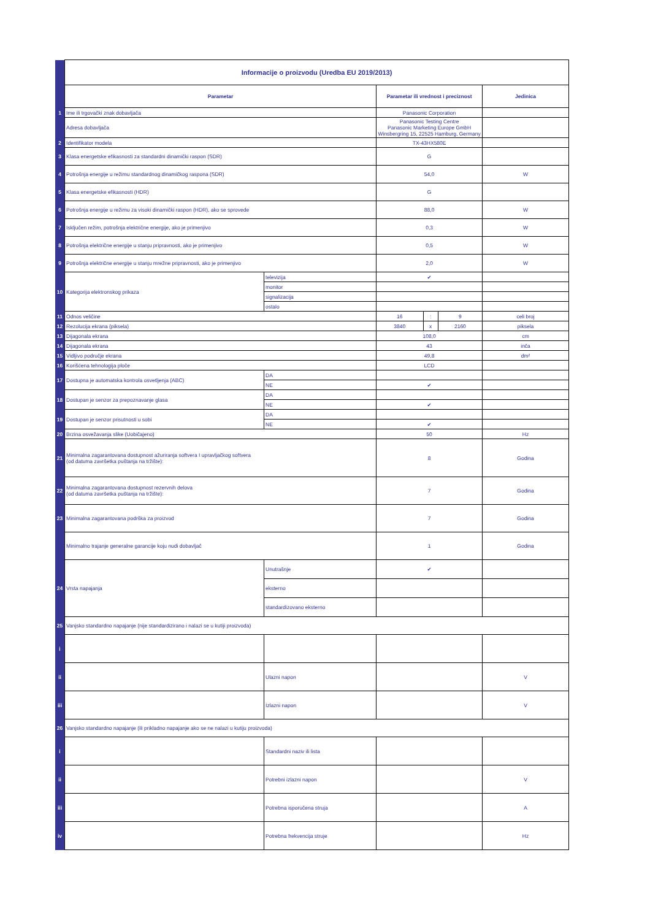| | Informacije o proizvodu (Uredba EU 2019/2013) | | | | | |
| | Parametar | | Parametar ili vrednost i preciznost | | | Jedinica |
| 1 | Ime ili trgovački znak dobavljača | | Panasonic Corporation | | | |
| | Adresa dobavljača | | Panasonic Testing Centre Panasonic Marketing Europe GmbH Winsbergring 15, 22525 Hamburg, Germany | | | |
| 2 | Identifikator modela | | TX-43HX580E | | | |
| 3 | Klasa energetske efikasnosti za standardni dinamički raspon (SDR) | | G | | | |
| 4 | Potrošnja energije u režimu standardnog dinamičkog raspona (SDR) | | 54,0 | | | W |
| 5 | Klasa energetske efikasnosti (HDR) | | G | | | |
| 6 | Potrošnja energije u režimu za visoki dinamički raspon (HDR), ako se sprovede | | 88,0 | | | W |
| 7 | Isključen režim, potrošnja električne energije, ako je primenjivo | | 0,3 | | | W |
| 8 | Potrošnja električne energije u stanju pripravnosti, ako je primenjivo | | 0,5 | | | W |
| 9 | Potrošnja električne energije u stanju mrežne pripravnosti, ako je primenjivo | | 2,0 | | | W |
| 10 | Kategorija elektronskog prikaza | televizija | ✔ | | | |
| | | monitor | | | | |
| | | signalizacija | | | | |
| | | ostalo | | | | |
| 11 | Odnos veličine | | 16 | : | 9 | celi broj |
| 12 | Rezolucija ekrana (piksela) | | 3840 | x | 2160 | piksela |
| 13 | Dijagonala ekrana | | 108,0 | | | cm |
| 14 | Dijagonala ekrana | | 43 | | | inča |
| 15 | Vidljivo područje ekrana | | 49,8 | | | dm² |
| 16 | Korišćena tehnologija ploče | | LCD | | | |
| 17 | Dostupna je automatska kontrola osvetljenja (ABC) | DA | | | | |
| | | NE | ✔ | | | |
| 18 | Dostupan je senzor za prepoznavanje glasa | DA | | | | |
| | | NE | ✔ | | | |
| 19 | Dostupan je senzor prisutnosti u sobi | DA | | | | |
| | | NE | ✔ | | | |
| 20 | Brzina osvežavanja slike (Uobičajeno) | | 50 | | | Hz |
| 21 | Minimalna zagarantovana dostupnost ažuriranja softvera I upravljačkog softvera (od datuma završetka puštanja na tržište): | | 8 | | | Godina |
| 22 | Minimalna zagarantovana dostupnost rezervnih delova (od datuma završetka puštanja na tržište): | | 7 | | | Godina |
| 23 | Minimalna zagarantovana podrška za proizvod | | 7 | | | Godina |
| | Minimalno trajanje generalne garancije koju nudi dobavljač | | 1 | | | Godina |
| 24 | Vrsta napajanja | Unutrašnje | ✔ | | | |
| | | eksterno | | | | |
| | | standardizovano eksterno | | | | |
| 25 | Vanjsko standardno napajanje (nije standardizirano i nalazi se u kutiji proizvoda) | | | | | |
| i | | | | | | |
| ii | | Ulazni napon | | | | V |
| iii | | Izlazni napon | | | | V |
| 26 | Vanjsko standardno napajanje (ili prikladno napajanje ako se ne nalazi u kutiju proizvoda) | | | | | |
| i | | Standardni naziv ili lista | | | | |
| ii | | Potrebni izlazni napon | | | | V |
| iii | | Potrebna isporučena struja | | | | A |
| iv | | Potrebna frekvencija struje | | | | Hz |